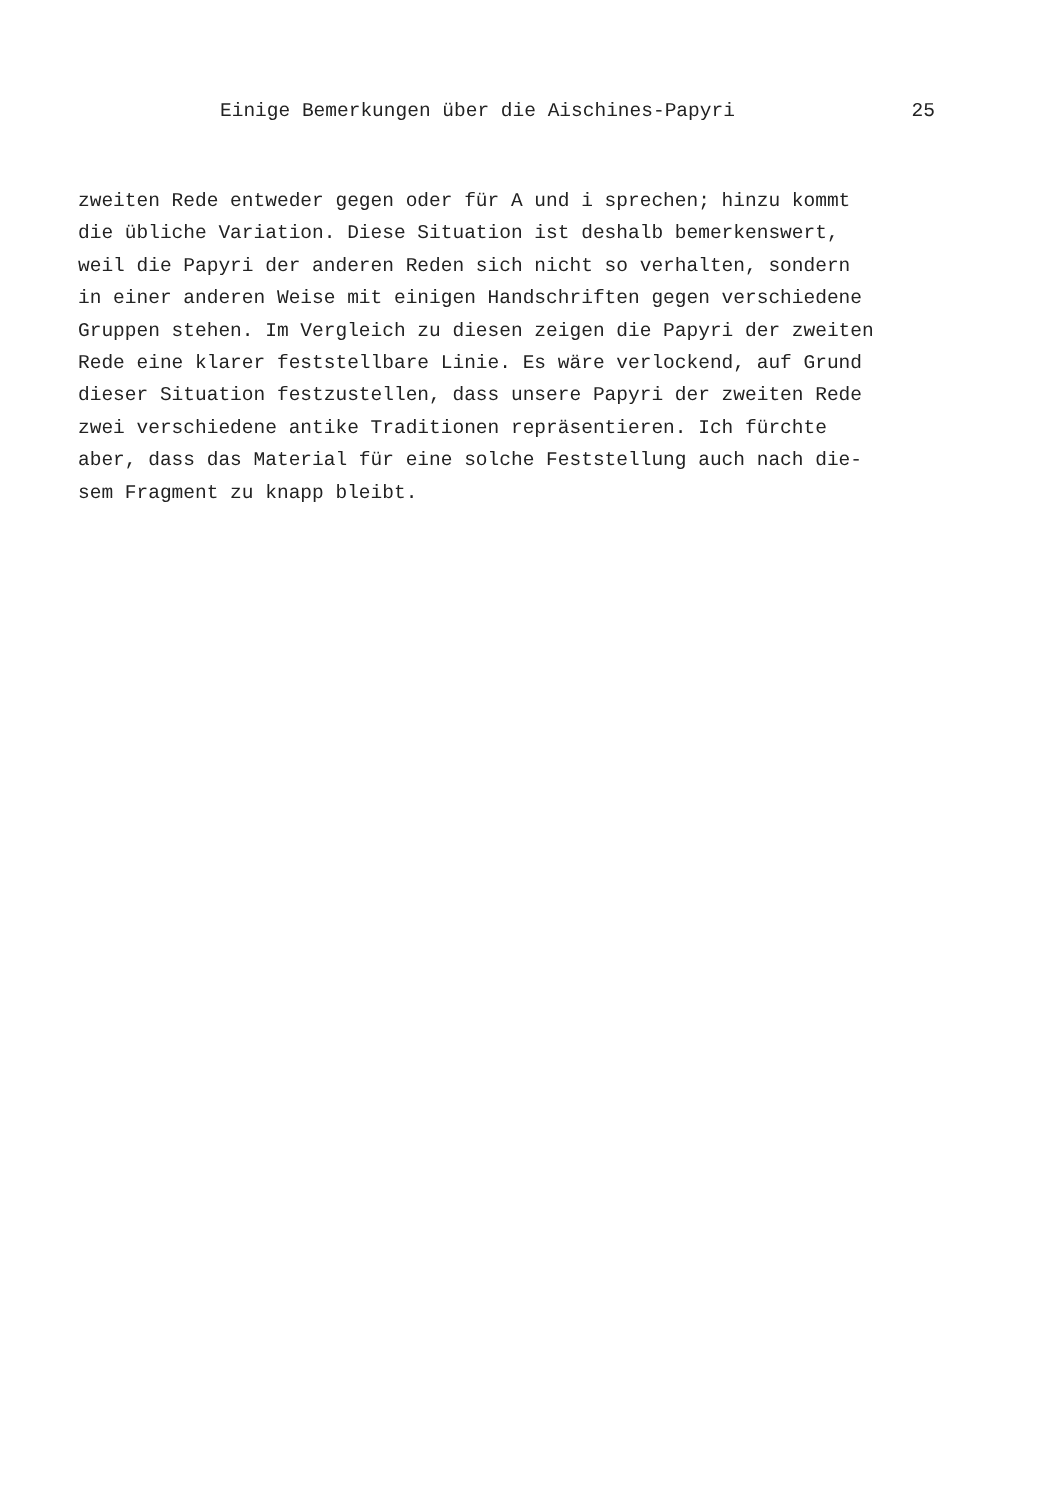Einige Bemerkungen über die Aischines-Papyri 25
zweiten Rede entweder gegen oder für A und i sprechen; hinzu kommt
die übliche Variation. Diese Situation ist deshalb bemerkenswert,
weil die Papyri der anderen Reden sich nicht so verhalten, sondern
in einer anderen Weise mit einigen Handschriften gegen verschiedene
Gruppen stehen. Im Vergleich zu diesen zeigen die Papyri der zweiten
Rede eine klarer feststellbare Linie. Es wäre verlockend, auf Grund
dieser Situation festzustellen, dass unsere Papyri der zweiten Rede
zwei verschiedene antike Traditionen repräsentieren. Ich fürchte
aber, dass das Material für eine solche Feststellung auch nach die-
sem Fragment zu knapp bleibt.